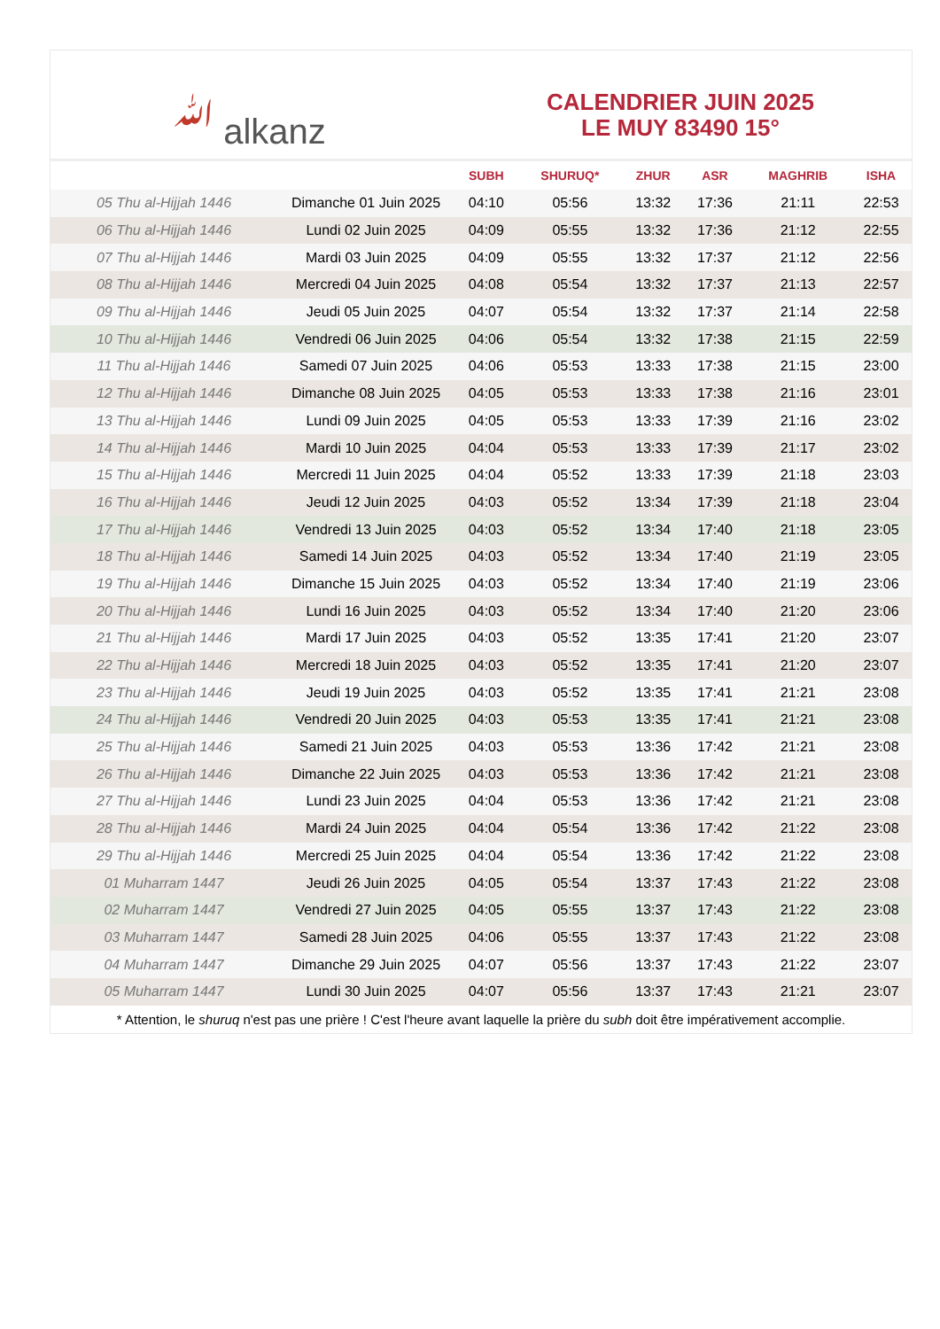ﷲ alkanz
CALENDRIER JUIN 2025
LE MUY 83490 15°
| | | SUBH | SHURUQ* | ZHUR | ASR | MAGHRIB | ISHA |
| --- | --- | --- | --- | --- | --- | --- | --- |
| 05 Thu al-Hijjah 1446 | Dimanche 01 Juin 2025 | 04:10 | 05:56 | 13:32 | 17:36 | 21:11 | 22:53 |
| 06 Thu al-Hijjah 1446 | Lundi 02 Juin 2025 | 04:09 | 05:55 | 13:32 | 17:36 | 21:12 | 22:55 |
| 07 Thu al-Hijjah 1446 | Mardi 03 Juin 2025 | 04:09 | 05:55 | 13:32 | 17:37 | 21:12 | 22:56 |
| 08 Thu al-Hijjah 1446 | Mercredi 04 Juin 2025 | 04:08 | 05:54 | 13:32 | 17:37 | 21:13 | 22:57 |
| 09 Thu al-Hijjah 1446 | Jeudi 05 Juin 2025 | 04:07 | 05:54 | 13:32 | 17:37 | 21:14 | 22:58 |
| 10 Thu al-Hijjah 1446 | Vendredi 06 Juin 2025 | 04:06 | 05:54 | 13:32 | 17:38 | 21:15 | 22:59 |
| 11 Thu al-Hijjah 1446 | Samedi 07 Juin 2025 | 04:06 | 05:53 | 13:33 | 17:38 | 21:15 | 23:00 |
| 12 Thu al-Hijjah 1446 | Dimanche 08 Juin 2025 | 04:05 | 05:53 | 13:33 | 17:38 | 21:16 | 23:01 |
| 13 Thu al-Hijjah 1446 | Lundi 09 Juin 2025 | 04:05 | 05:53 | 13:33 | 17:39 | 21:16 | 23:02 |
| 14 Thu al-Hijjah 1446 | Mardi 10 Juin 2025 | 04:04 | 05:53 | 13:33 | 17:39 | 21:17 | 23:02 |
| 15 Thu al-Hijjah 1446 | Mercredi 11 Juin 2025 | 04:04 | 05:52 | 13:33 | 17:39 | 21:18 | 23:03 |
| 16 Thu al-Hijjah 1446 | Jeudi 12 Juin 2025 | 04:03 | 05:52 | 13:34 | 17:39 | 21:18 | 23:04 |
| 17 Thu al-Hijjah 1446 | Vendredi 13 Juin 2025 | 04:03 | 05:52 | 13:34 | 17:40 | 21:18 | 23:05 |
| 18 Thu al-Hijjah 1446 | Samedi 14 Juin 2025 | 04:03 | 05:52 | 13:34 | 17:40 | 21:19 | 23:05 |
| 19 Thu al-Hijjah 1446 | Dimanche 15 Juin 2025 | 04:03 | 05:52 | 13:34 | 17:40 | 21:19 | 23:06 |
| 20 Thu al-Hijjah 1446 | Lundi 16 Juin 2025 | 04:03 | 05:52 | 13:34 | 17:40 | 21:20 | 23:06 |
| 21 Thu al-Hijjah 1446 | Mardi 17 Juin 2025 | 04:03 | 05:52 | 13:35 | 17:41 | 21:20 | 23:07 |
| 22 Thu al-Hijjah 1446 | Mercredi 18 Juin 2025 | 04:03 | 05:52 | 13:35 | 17:41 | 21:20 | 23:07 |
| 23 Thu al-Hijjah 1446 | Jeudi 19 Juin 2025 | 04:03 | 05:52 | 13:35 | 17:41 | 21:21 | 23:08 |
| 24 Thu al-Hijjah 1446 | Vendredi 20 Juin 2025 | 04:03 | 05:53 | 13:35 | 17:41 | 21:21 | 23:08 |
| 25 Thu al-Hijjah 1446 | Samedi 21 Juin 2025 | 04:03 | 05:53 | 13:36 | 17:42 | 21:21 | 23:08 |
| 26 Thu al-Hijjah 1446 | Dimanche 22 Juin 2025 | 04:03 | 05:53 | 13:36 | 17:42 | 21:21 | 23:08 |
| 27 Thu al-Hijjah 1446 | Lundi 23 Juin 2025 | 04:04 | 05:53 | 13:36 | 17:42 | 21:21 | 23:08 |
| 28 Thu al-Hijjah 1446 | Mardi 24 Juin 2025 | 04:04 | 05:54 | 13:36 | 17:42 | 21:22 | 23:08 |
| 29 Thu al-Hijjah 1446 | Mercredi 25 Juin 2025 | 04:04 | 05:54 | 13:36 | 17:42 | 21:22 | 23:08 |
| 01 Muharram 1447 | Jeudi 26 Juin 2025 | 04:05 | 05:54 | 13:37 | 17:43 | 21:22 | 23:08 |
| 02 Muharram 1447 | Vendredi 27 Juin 2025 | 04:05 | 05:55 | 13:37 | 17:43 | 21:22 | 23:08 |
| 03 Muharram 1447 | Samedi 28 Juin 2025 | 04:06 | 05:55 | 13:37 | 17:43 | 21:22 | 23:08 |
| 04 Muharram 1447 | Dimanche 29 Juin 2025 | 04:07 | 05:56 | 13:37 | 17:43 | 21:22 | 23:07 |
| 05 Muharram 1447 | Lundi 30 Juin 2025 | 04:07 | 05:56 | 13:37 | 17:43 | 21:21 | 23:07 |
* Attention, le shuruq n'est pas une prière ! C'est l'heure avant laquelle la prière du subh doit être impérativement accomplie.